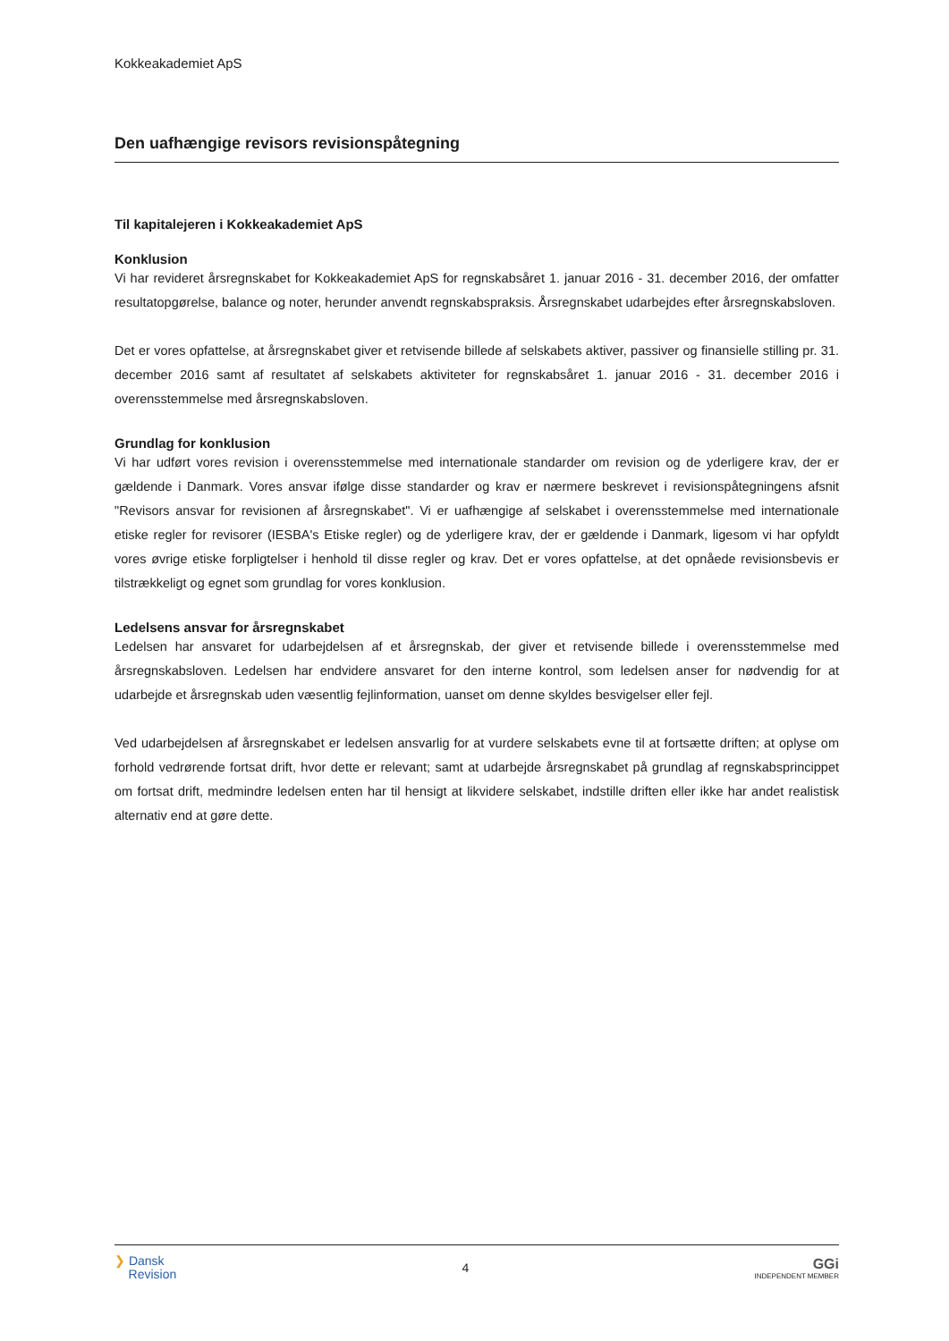Kokkeakademiet ApS
Den uafhængige revisors revisionspåtegning
Til kapitalejeren i Kokkeakademiet ApS
Konklusion
Vi har revideret årsregnskabet for Kokkeakademiet ApS for regnskabsåret 1. januar 2016 - 31. december 2016, der omfatter resultatopgørelse, balance og noter, herunder anvendt regnskabspraksis. Årsregnskabet udarbejdes efter årsregnskabsloven.
Det er vores opfattelse, at årsregnskabet giver et retvisende billede af selskabets aktiver, passiver og finansielle stilling pr. 31. december 2016 samt af resultatet af selskabets aktiviteter for regnskabsåret 1. januar 2016 - 31. december 2016 i overensstemmelse med årsregnskabsloven.
Grundlag for konklusion
Vi har udført vores revision i overensstemmelse med internationale standarder om revision og de yderligere krav, der er gældende i Danmark. Vores ansvar ifølge disse standarder og krav er nærmere beskrevet i revisionspåtegningens afsnit "Revisors ansvar for revisionen af årsregnskabet". Vi er uafhængige af selskabet i overensstemmelse med internationale etiske regler for revisorer (IESBA's Etiske regler) og de yderligere krav, der er gældende i Danmark, ligesom vi har opfyldt vores øvrige etiske forpligtelser i henhold til disse regler og krav. Det er vores opfattelse, at det opnåede revisionsbevis er tilstrækkeligt og egnet som grundlag for vores konklusion.
Ledelsens ansvar for årsregnskabet
Ledelsen har ansvaret for udarbejdelsen af et årsregnskab, der giver et retvisende billede i overensstemmelse med årsregnskabsloven. Ledelsen har endvidere ansvaret for den interne kontrol, som ledelsen anser for nødvendig for at udarbejde et årsregnskab uden væsentlig fejlinformation, uanset om denne skyldes besvigelser eller fejl.
Ved udarbejdelsen af årsregnskabet er ledelsen ansvarlig for at vurdere selskabets evne til at fortsætte driften; at oplyse om forhold vedrørende fortsat drift, hvor dette er relevant; samt at udarbejde årsregnskabet på grundlag af regnskabsprincippet om fortsat drift, medmindre ledelsen enten har til hensigt at likvidere selskabet, indstille driften eller ikke har andet realistisk alternativ end at gøre dette.
❯ Dansk
Revision
4
GGi
INDEPENDENT MEMBER